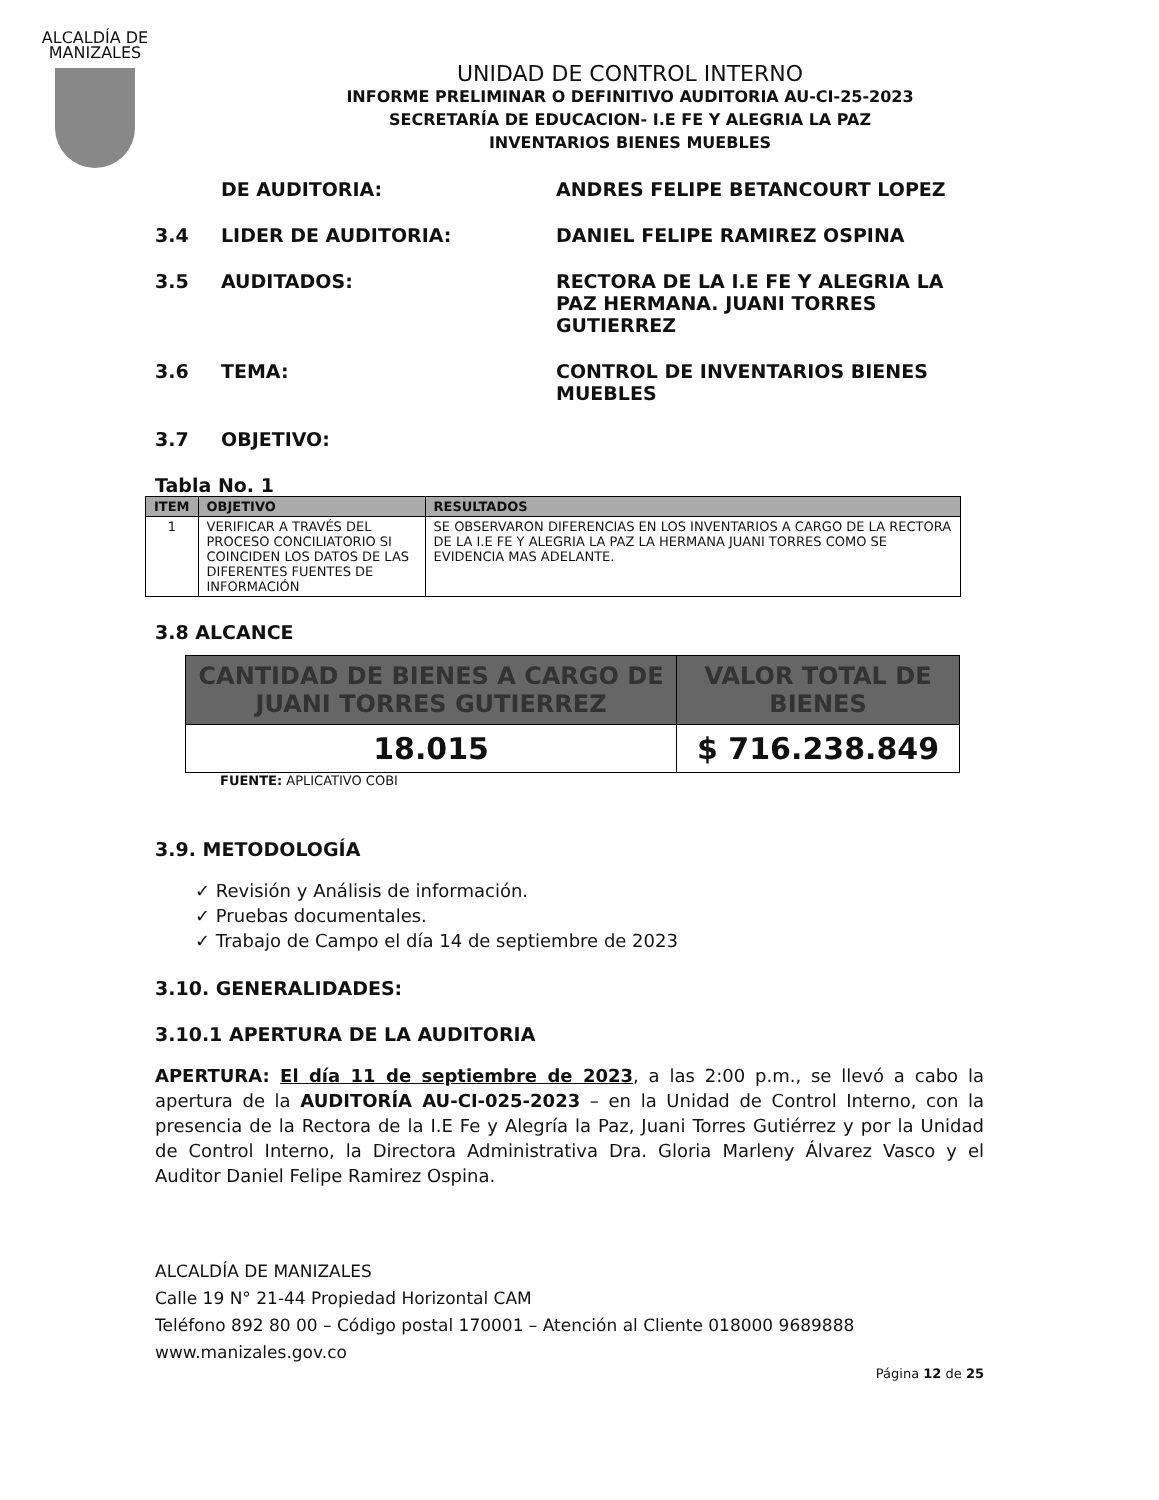ALCALDÍA DE MANIZALES
UNIDAD DE CONTROL INTERNO
INFORME PRELIMINAR O DEFINITIVO AUDITORIA AU-CI-25-2023
SECRETARÍA DE EDUCACION- I.E FE Y ALEGRIA LA PAZ
INVENTARIOS BIENES MUEBLES
DE AUDITORIA: ANDRES FELIPE BETANCOURT LOPEZ
3.4 LIDER DE AUDITORIA: DANIEL FELIPE RAMIREZ OSPINA
3.5 AUDITADOS: RECTORA DE LA I.E FE Y ALEGRIA LA PAZ HERMANA. JUANI TORRES GUTIERREZ
3.6 TEMA: CONTROL DE INVENTARIOS BIENES MUEBLES
3.7 OBJETIVO:
Tabla No. 1
| ITEM | OBJETIVO | RESULTADOS |
| --- | --- | --- |
| 1 | VERIFICAR A TRAVÉS DEL PROCESO CONCILIATORIO SI COINCIDEN LOS DATOS DE LAS DIFERENTES FUENTES DE INFORMACIÓN | SE OBSERVARON DIFERENCIAS EN LOS INVENTARIOS A CARGO DE LA RECTORA DE LA I.E FE Y ALEGRIA LA PAZ LA HERMANA JUANI TORRES COMO SE EVIDENCIA MAS ADELANTE. |
3.8 ALCANCE
| CANTIDAD DE BIENES A CARGO DE JUANI TORRES GUTIERREZ | VALOR TOTAL DE BIENES |
| --- | --- |
| 18.015 | $ 716.238.849 |
FUENTE: APLICATIVO COBI
3.9. METODOLOGÍA
✓ Revisión y Análisis de información.
✓ Pruebas documentales.
✓ Trabajo de Campo el día 14 de septiembre de 2023
3.10. GENERALIDADES:
3.10.1 APERTURA DE LA AUDITORIA
APERTURA: El día 11 de septiembre de 2023, a las 2:00 p.m., se llevó a cabo la apertura de la AUDITORÍA AU-CI-025-2023 – en la Unidad de Control Interno, con la presencia de la Rectora de la I.E Fe y Alegría la Paz, Juani Torres Gutiérrez y por la Unidad de Control Interno, la Directora Administrativa Dra. Gloria Marleny Álvarez Vasco y el Auditor Daniel Felipe Ramirez Ospina.
ALCALDÍA DE MANIZALES
Calle 19 N° 21-44 Propiedad Horizontal CAM
Teléfono 892 80 00 – Código postal 170001 – Atención al Cliente 018000 9689888
www.manizales.gov.co
Página 12 de 25